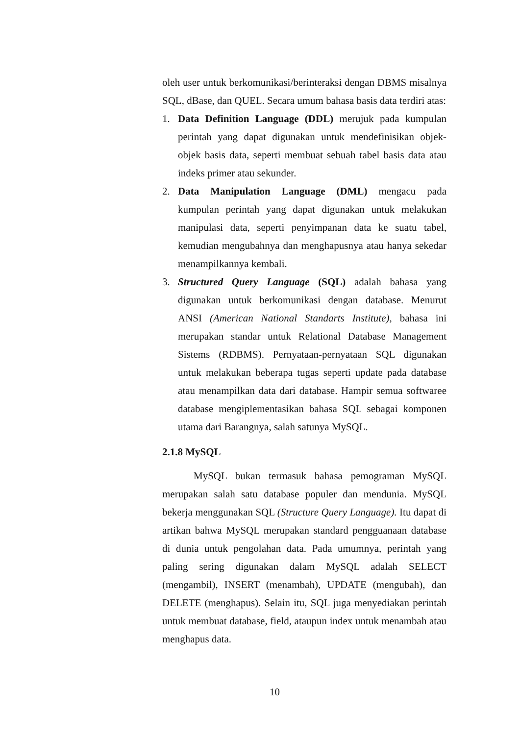oleh user untuk berkomunikasi/berinteraksi dengan DBMS misalnya SQL, dBase, dan QUEL. Secara umum bahasa basis data terdiri atas:
1. Data Definition Language (DDL) merujuk pada kumpulan perintah yang dapat digunakan untuk mendefinisikan objek-objek basis data, seperti membuat sebuah tabel basis data atau indeks primer atau sekunder.
2. Data Manipulation Language (DML) mengacu pada kumpulan perintah yang dapat digunakan untuk melakukan manipulasi data, seperti penyimpanan data ke suatu tabel, kemudian mengubahnya dan menghapusnya atau hanya sekedar menampilkannya kembali.
3. Structured Query Language (SQL) adalah bahasa yang digunakan untuk berkomunikasi dengan database. Menurut ANSI (American National Standarts Institute), bahasa ini merupakan standar untuk Relational Database Management Sistems (RDBMS). Pernyataan-pernyataan SQL digunakan untuk melakukan beberapa tugas seperti update pada database atau menampilkan data dari database. Hampir semua softwaree database mengiplementasikan bahasa SQL sebagai komponen utama dari Barangnya, salah satunya MySQL.
2.1.8 MySQL
MySQL bukan termasuk bahasa pemograman MySQL merupakan salah satu database populer dan mendunia. MySQL bekerja menggunakan SQL (Structure Query Language). Itu dapat di artikan bahwa MySQL merupakan standard pengguanaan database di dunia untuk pengolahan data. Pada umumnya, perintah yang paling sering digunakan dalam MySQL adalah SELECT (mengambil), INSERT (menambah), UPDATE (mengubah), dan DELETE (menghapus). Selain itu, SQL juga menyediakan perintah untuk membuat database, field, ataupun index untuk menambah atau menghapus data.
10